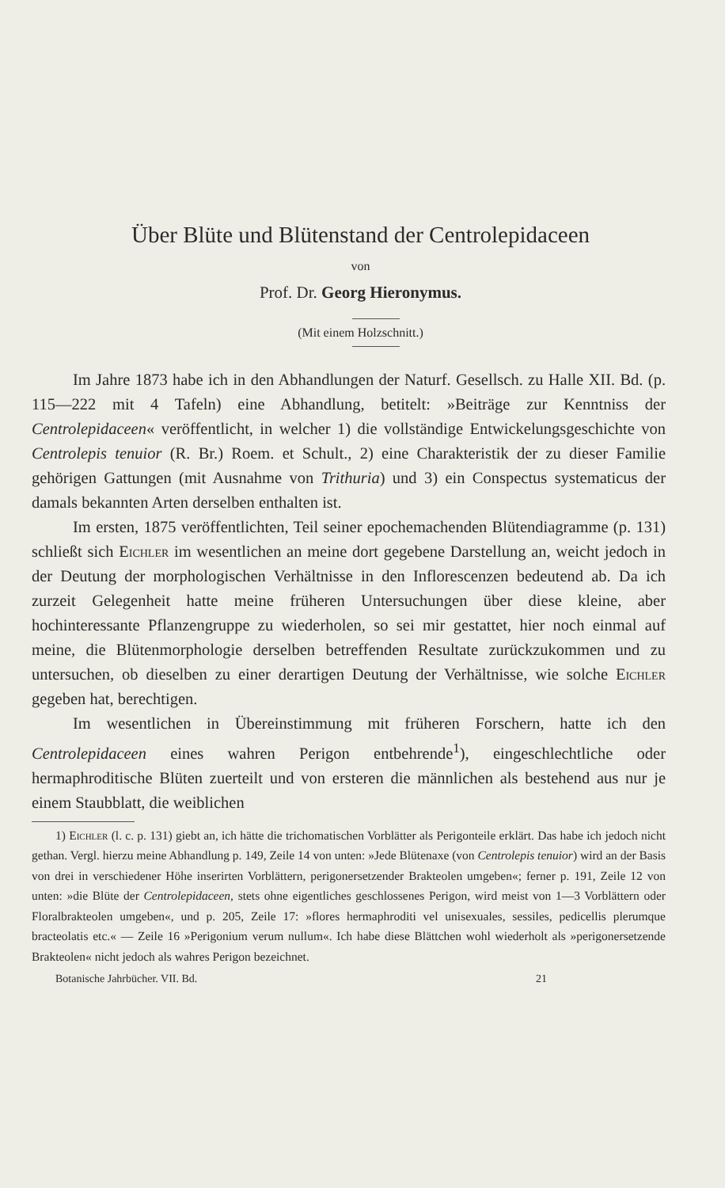Über Blüte und Blütenstand der Centrolepidaceen
von
Prof. Dr. Georg Hieronymus.
(Mit einem Holzschnitt.)
Im Jahre 1873 habe ich in den Abhandlungen der Naturf. Gesellsch. zu Halle XII. Bd. (p. 115—222 mit 4 Tafeln) eine Abhandlung, betitelt: »Beiträge zur Kenntniss der Centrolepidaceen« veröffentlicht, in welcher 1) die vollständige Entwickelungsgeschichte von Centrolepis tenuior (R. Br.) Roem. et Schult., 2) eine Charakteristik der zu dieser Familie gehörigen Gattungen (mit Ausnahme von Trithuria) und 3) ein Conspectus systematicus der damals bekannten Arten derselben enthalten ist.
Im ersten, 1875 veröffentlichten, Teil seiner epochemachenden Blütendiagramme (p. 131) schließt sich Eichler im wesentlichen an meine dort gegebene Darstellung an, weicht jedoch in der Deutung der morphologischen Verhältnisse in den Inflorescenzen bedeutend ab. Da ich zurzeit Gelegenheit hatte meine früheren Untersuchungen über diese kleine, aber hochinteressante Pflanzengruppe zu wiederholen, so sei mir gestattet, hier noch einmal auf meine, die Blütenmorphologie derselben betreffenden Resultate zurückzukommen und zu untersuchen, ob dieselben zu einer derartigen Deutung der Verhältnisse, wie solche Eichler gegeben hat, berechtigen.
Im wesentlichen in Übereinstimmung mit früheren Forschern, hatte ich den Centrolepidaceen eines wahren Perigon entbehrende<sup>1</sup>), eingeschlechtliche oder hermaphroditische Blüten zuerteilt und von ersteren die männlichen als bestehend aus nur je einem Staubblatt, die weiblichen
1) Eichler (l. c. p. 131) giebt an, ich hätte die trichomatischen Vorblätter als Perigonteile erklärt. Das habe ich jedoch nicht gethan. Vergl. hierzu meine Abhandlung p. 149, Zeile 14 von unten: »Jede Blütenaxe (von Centrolepis tenuior) wird an der Basis von drei in verschiedener Höhe inserirten Vorblättern, perigonersetzender Brakteolen umgeben«; ferner p. 191, Zeile 12 von unten: »die Blüte der Centrolepidaceen, stets ohne eigentliches geschlossenes Perigon, wird meist von 1—3 Vorblättern oder Floralbrakteolen umgeben«, und p. 205, Zeile 17: »flores hermaphroditi vel unisexuales, sessiles, pedicellis plerumque bracteolatis etc.« — Zeile 16 »Perigonium verum nullum«. Ich habe diese Blättchen wohl wiederholt als »perigonersetzende Brakteolen« nicht jedoch als wahres Perigon bezeichnet.
Botanische Jahrbücher. VII. Bd. 21